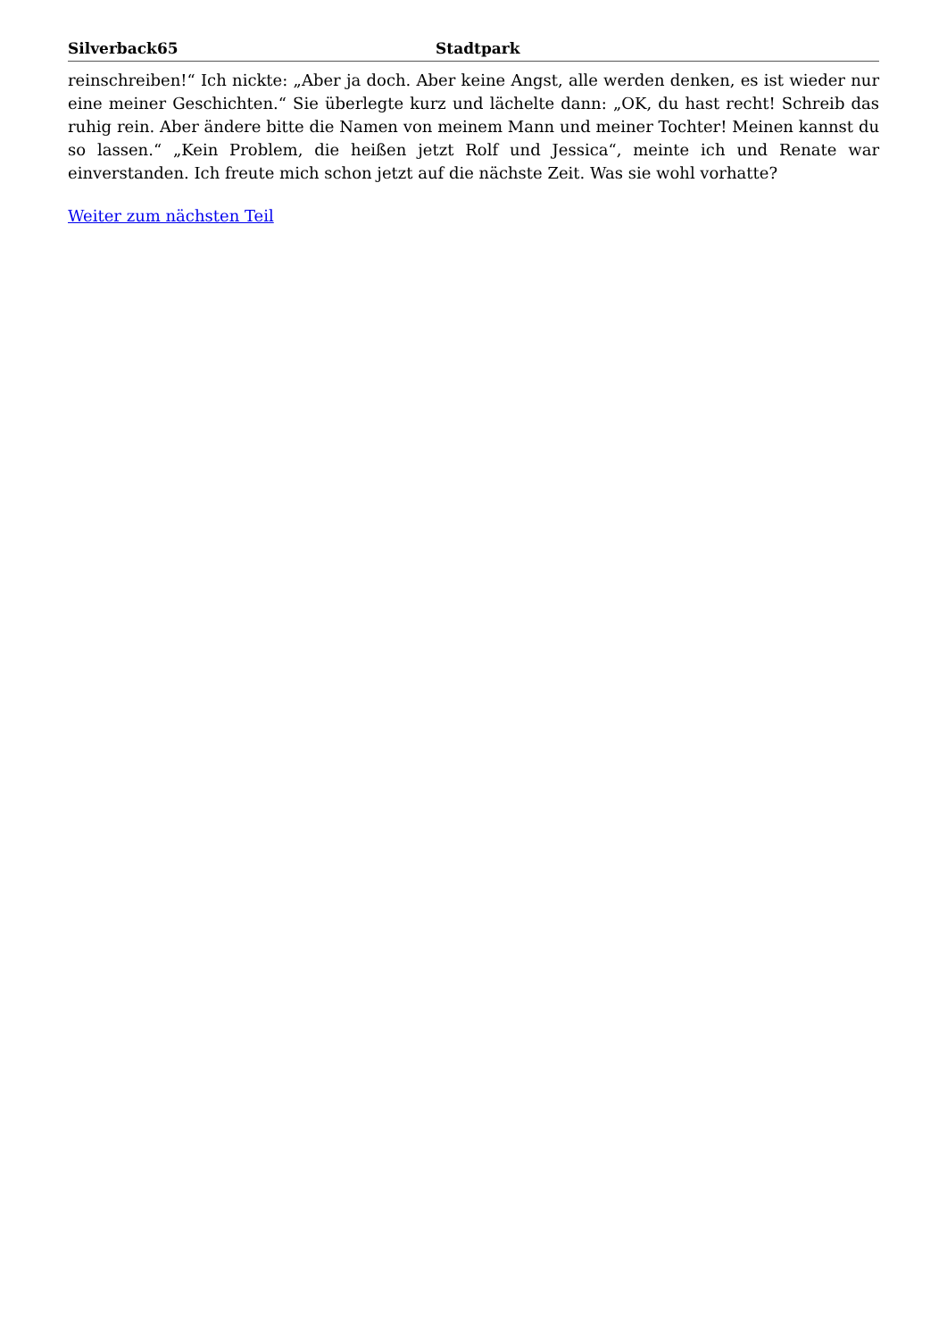Silverback65 Stadtpark
reinschreiben!“ Ich nickte: „Aber ja doch. Aber keine Angst, alle werden denken, es ist wieder nur eine meiner Geschichten.“ Sie überlegte kurz und lächelte dann: „OK, du hast recht! Schreib das ruhig rein. Aber ändere bitte die Namen von meinem Mann und meiner Tochter! Meinen kannst du so lassen.“ „Kein Problem, die heißen jetzt Rolf und Jessica“, meinte ich und Renate war einverstanden. Ich freute mich schon jetzt auf die nächste Zeit. Was sie wohl vorhatte?
Weiter zum nächsten Teil